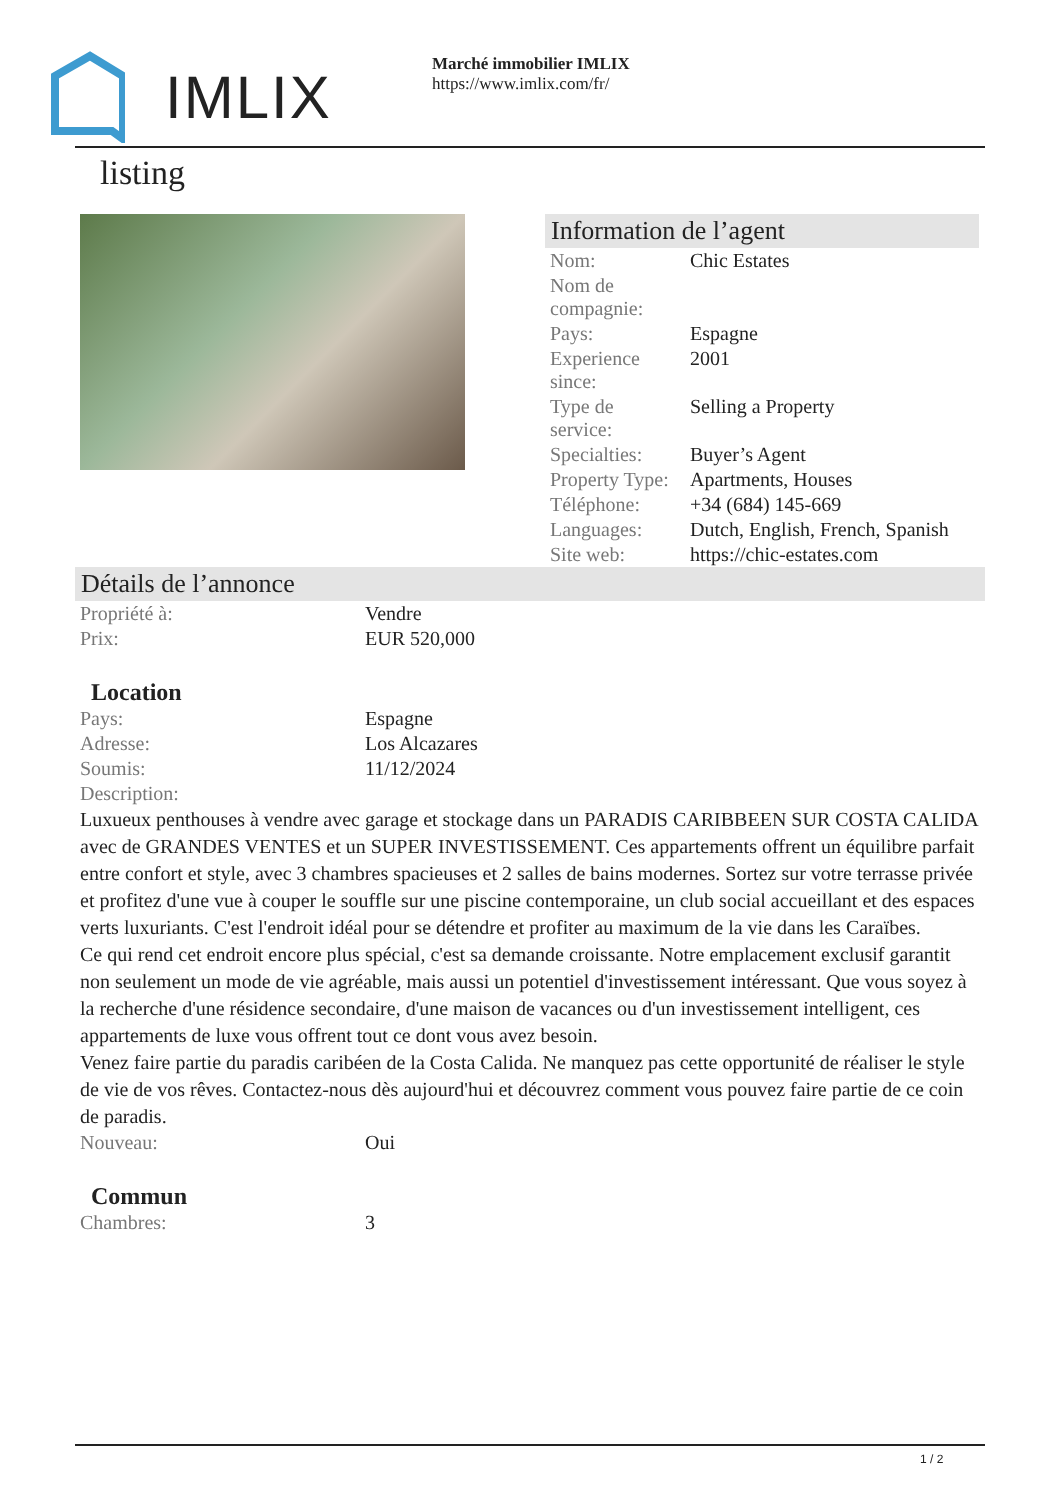IMLIX
Marché immobilier IMLIX
https://www.imlix.com/fr/
listing
Information de l’agent
| Nom: | Chic Estates |
| Nom de compagnie: | |
| Pays: | Espagne |
| Experience since: | 2001 |
| Type de service: | Selling a Property |
| Specialties: | Buyer’s Agent |
| Property Type: | Apartments, Houses |
| Téléphone: | +34 (684) 145-669 |
| Languages: | Dutch, English, French, Spanish |
| Site web: | https://chic-estates.com |
Détails de l’annonce
| Propriété à: | Vendre |
| Prix: | EUR 520,000 |
Location
| Pays: | Espagne |
| Adresse: | Los Alcazares |
| Soumis: | 11/12/2024 |
| Description: | |
Luxueux penthouses à vendre avec garage et stockage dans un PARADIS CARIBBEEN SUR COSTA CALIDA avec de GRANDES VENTES et un SUPER INVESTISSEMENT. Ces appartements offrent un équilibre parfait entre confort et style, avec 3 chambres spacieuses et 2 salles de bains modernes. Sortez sur votre terrasse privée et profitez d'une vue à couper le souffle sur une piscine contemporaine, un club social accueillant et des espaces verts luxuriants. C'est l'endroit idéal pour se détendre et profiter au maximum de la vie dans les Caraïbes.
Ce qui rend cet endroit encore plus spécial, c'est sa demande croissante. Notre emplacement exclusif garantit non seulement un mode de vie agréable, mais aussi un potentiel d'investissement intéressant. Que vous soyez à la recherche d'une résidence secondaire, d'une maison de vacances ou d'un investissement intelligent, ces appartements de luxe vous offrent tout ce dont vous avez besoin.
Venez faire partie du paradis caribéen de la Costa Calida. Ne manquez pas cette opportunité de réaliser le style de vie de vos rêves. Contactez-nous dès aujourd'hui et découvrez comment vous pouvez faire partie de ce coin de paradis.
| Nouveau: | Oui |
Commun
| Chambres: | 3 |
1 / 2